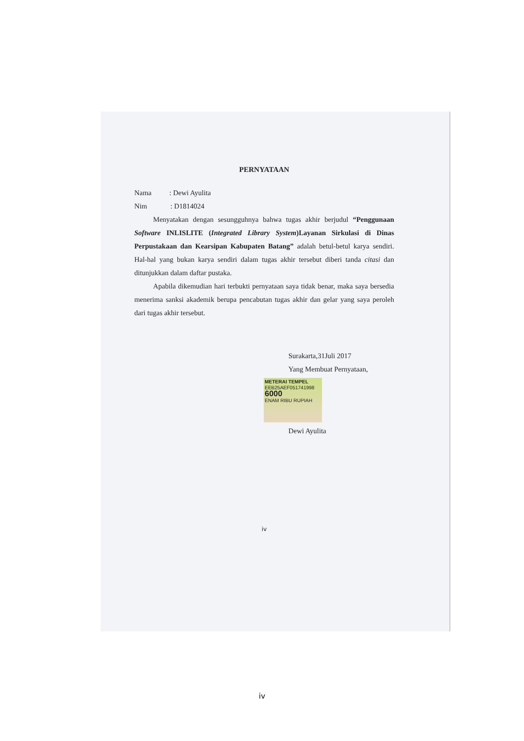PERNYATAAN
Nama : Dewi Ayulita
Nim : D1814024
Menyatakan dengan sesungguhnya bahwa tugas akhir berjudul “Penggunaan Software INLISLITE (Integrated Library System)Layanan Sirkulasi di Dinas Perpustakaan dan Kearsipan Kabupaten Batang” adalah betul-betul karya sendiri. Hal-hal yang bukan karya sendiri dalam tugas akhir tersebut diberi tanda citasi dan ditunjukkan dalam daftar pustaka.
Apabila dikemudian hari terbukti pernyataan saya tidak benar, maka saya bersedia menerima sanksi akademik berupa pencabutan tugas akhir dan gelar yang saya peroleh dari tugas akhir tersebut.
Surakarta,31Juli 2017
Yang Membuat Pernyataan,
METERAI TEMPEL
EEB25AEF051741998
6000
ENAM RIBU RUPIAH
Dewi Ayulita
iv
iv